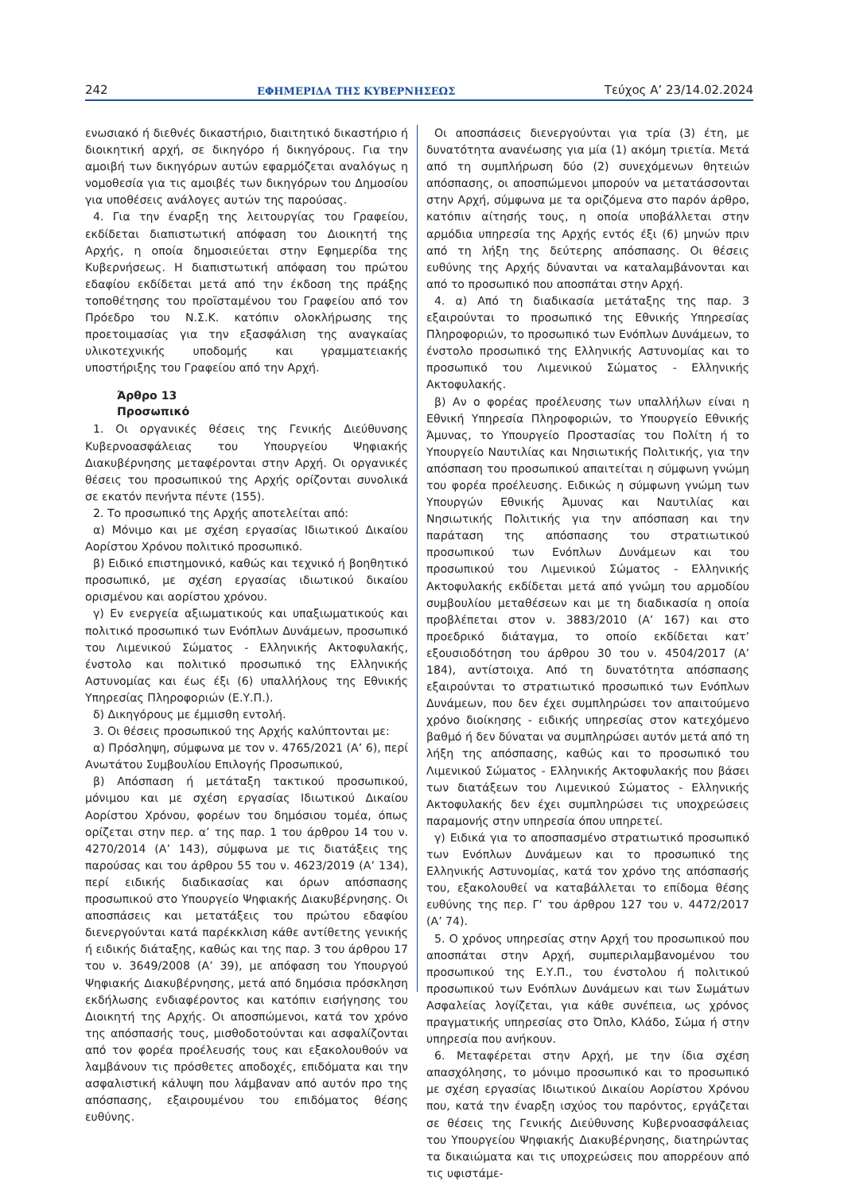242 ΕΦΗΜΕΡΙΔΑ ΤΗΣ ΚΥΒΕΡΝΗΣΕΩΣ Τεύχος A’ 23/14.02.2024
ενωσιακό ή διεθνές δικαστήριο, διαιτητικό δικαστήριο ή διοικητική αρχή, σε δικηγόρο ή δικηγόρους. Για την αμοιβή των δικηγόρων αυτών εφαρμόζεται αναλόγως η νομοθεσία για τις αμοιβές των δικηγόρων του Δημοσίου για υποθέσεις ανάλογες αυτών της παρούσας.
4. Για την έναρξη της λειτουργίας του Γραφείου, εκδίδεται διαπιστωτική απόφαση του Διοικητή της Αρχής, η οποία δημοσιεύεται στην Εφημερίδα της Κυβερνήσεως. Η διαπιστωτική απόφαση του πρώτου εδαφίου εκδίδεται μετά από την έκδοση της πράξης τοποθέτησης του προϊσταμένου του Γραφείου από τον Πρόεδρο του Ν.Σ.Κ. κατόπιν ολοκλήρωσης της προετοιμασίας για την εξασφάλιση της αναγκαίας υλικοτεχνικής υποδομής και γραμματειακής υποστήριξης του Γραφείου από την Αρχή.
Άρθρο 13
Προσωπικό
1. Οι οργανικές θέσεις της Γενικής Διεύθυνσης Κυβερνοασφάλειας του Υπουργείου Ψηφιακής Διακυβέρνησης μεταφέρονται στην Αρχή. Οι οργανικές θέσεις του προσωπικού της Αρχής ορίζονται συνολικά σε εκατόν πενήντα πέντε (155).
2. Το προσωπικό της Αρχής αποτελείται από:
α) Μόνιμο και με σχέση εργασίας Ιδιωτικού Δικαίου Αορίστου Χρόνου πολιτικό προσωπικό.
β) Ειδικό επιστημονικό, καθώς και τεχνικό ή βοηθητικό προσωπικό, με σχέση εργασίας ιδιωτικού δικαίου ορισμένου και αορίστου χρόνου.
γ) Εν ενεργεία αξιωματικούς και υπαξιωματικούς και πολιτικό προσωπικό των Ενόπλων Δυνάμεων, προσωπικό του Λιμενικού Σώματος - Ελληνικής Ακτοφυλακής, ένστολο και πολιτικό προσωπικό της Ελληνικής Αστυνομίας και έως έξι (6) υπαλλήλους της Εθνικής Υπηρεσίας Πληροφοριών (Ε.Υ.Π.).
δ) Δικηγόρους με έμμισθη εντολή.
3. Οι θέσεις προσωπικού της Αρχής καλύπτονται με:
α) Πρόσληψη, σύμφωνα με τον ν. 4765/2021 (Α’ 6), περί Ανωτάτου Συμβουλίου Επιλογής Προσωπικού,
β) Απόσπαση ή μετάταξη τακτικού προσωπικού, μόνιμου και με σχέση εργασίας Ιδιωτικού Δικαίου Αορίστου Χρόνου, φορέων του δημόσιου τομέα, όπως ορίζεται στην περ. α’ της παρ. 1 του άρθρου 14 του ν. 4270/2014 (Α’ 143), σύμφωνα με τις διατάξεις της παρούσας και του άρθρου 55 του ν. 4623/2019 (Α’ 134), περί ειδικής διαδικασίας και όρων απόσπασης προσωπικού στο Υπουργείο Ψηφιακής Διακυβέρνησης. Οι αποσπάσεις και μετατάξεις του πρώτου εδαφίου διενεργούνται κατά παρέκκλιση κάθε αντίθετης γενικής ή ειδικής διάταξης, καθώς και της παρ. 3 του άρθρου 17 του ν. 3649/2008 (Α’ 39), με απόφαση του Υπουργού Ψηφιακής Διακυβέρνησης, μετά από δημόσια πρόσκληση εκδήλωσης ενδιαφέροντος και κατόπιν εισήγησης του Διοικητή της Αρχής. Οι αποσπώμενοι, κατά τον χρόνο της απόσπασής τους, μισθοδοτούνται και ασφαλίζονται από τον φορέα προέλευσής τους και εξακολουθούν να λαμβάνουν τις πρόσθετες αποδοχές, επιδόματα και την ασφαλιστική κάλυψη που λάμβαναν από αυτόν προ της απόσπασης, εξαιρουμένου του επιδόματος θέσης ευθύνης.
Οι αποσπάσεις διενεργούνται για τρία (3) έτη, με δυνατότητα ανανέωσης για μία (1) ακόμη τριετία. Μετά από τη συμπλήρωση δύο (2) συνεχόμενων θητειών απόσπασης, οι αποσπώμενοι μπορούν να μετατάσσονται στην Αρχή, σύμφωνα με τα οριζόμενα στο παρόν άρθρο, κατόπιν αίτησής τους, η οποία υποβάλλεται στην αρμόδια υπηρεσία της Αρχής εντός έξι (6) μηνών πριν από τη λήξη της δεύτερης απόσπασης. Οι θέσεις ευθύνης της Αρχής δύνανται να καταλαμβάνονται και από το προσωπικό που αποσπάται στην Αρχή.
4. α) Από τη διαδικασία μετάταξης της παρ. 3 εξαιρούνται το προσωπικό της Εθνικής Υπηρεσίας Πληροφοριών, το προσωπικό των Ενόπλων Δυνάμεων, το ένστολο προσωπικό της Ελληνικής Αστυνομίας και το προσωπικό του Λιμενικού Σώματος - Ελληνικής Ακτοφυλακής.
β) Αν ο φορέας προέλευσης των υπαλλήλων είναι η Εθνική Υπηρεσία Πληροφοριών, το Υπουργείο Εθνικής Άμυνας, το Υπουργείο Προστασίας του Πολίτη ή το Υπουργείο Ναυτιλίας και Νησιωτικής Πολιτικής, για την απόσπαση του προσωπικού απαιτείται η σύμφωνη γνώμη του φορέα προέλευσης. Ειδικώς η σύμφωνη γνώμη των Υπουργών Εθνικής Άμυνας και Ναυτιλίας και Νησιωτικής Πολιτικής για την απόσπαση και την παράταση της απόσπασης του στρατιωτικού προσωπικού των Ενόπλων Δυνάμεων και του προσωπικού του Λιμενικού Σώματος - Ελληνικής Ακτοφυλακής εκδίδεται μετά από γνώμη του αρμοδίου συμβουλίου μεταθέσεων και με τη διαδικασία η οποία προβλέπεται στον ν. 3883/2010 (Α’ 167) και στο προεδρικό διάταγμα, το οποίο εκδίδεται κατ’ εξουσιοδότηση του άρθρου 30 του ν. 4504/2017 (Α’ 184), αντίστοιχα. Από τη δυνατότητα απόσπασης εξαιρούνται το στρατιωτικό προσωπικό των Ενόπλων Δυνάμεων, που δεν έχει συμπληρώσει τον απαιτούμενο χρόνο διοίκησης - ειδικής υπηρεσίας στον κατεχόμενο βαθμό ή δεν δύναται να συμπληρώσει αυτόν μετά από τη λήξη της απόσπασης, καθώς και το προσωπικό του Λιμενικού Σώματος - Ελληνικής Ακτοφυλακής που βάσει των διατάξεων του Λιμενικού Σώματος - Ελληνικής Ακτοφυλακής δεν έχει συμπληρώσει τις υποχρεώσεις παραμονής στην υπηρεσία όπου υπηρετεί.
γ) Ειδικά για το αποσπασμένο στρατιωτικό προσωπικό των Ενόπλων Δυνάμεων και το προσωπικό της Ελληνικής Αστυνομίας, κατά τον χρόνο της απόσπασής του, εξακολουθεί να καταβάλλεται το επίδομα θέσης ευθύνης της περ. Γ’ του άρθρου 127 του ν. 4472/2017 (Α’ 74).
5. Ο χρόνος υπηρεσίας στην Αρχή του προσωπικού που αποσπάται στην Αρχή, συμπεριλαμβανομένου του προσωπικού της Ε.Υ.Π., του ένστολου ή πολιτικού προσωπικού των Ενόπλων Δυνάμεων και των Σωμάτων Ασφαλείας λογίζεται, για κάθε συνέπεια, ως χρόνος πραγματικής υπηρεσίας στο Όπλο, Κλάδο, Σώμα ή στην υπηρεσία που ανήκουν.
6. Μεταφέρεται στην Αρχή, με την ίδια σχέση απασχόλησης, το μόνιμο προσωπικό και το προσωπικό με σχέση εργασίας Ιδιωτικού Δικαίου Αορίστου Χρόνου που, κατά την έναρξη ισχύος του παρόντος, εργάζεται σε θέσεις της Γενικής Διεύθυνσης Κυβερνοασφάλειας του Υπουργείου Ψηφιακής Διακυβέρνησης, διατηρώντας τα δικαιώματα και τις υποχρεώσεις που απορρέουν από τις υφιστάμε-